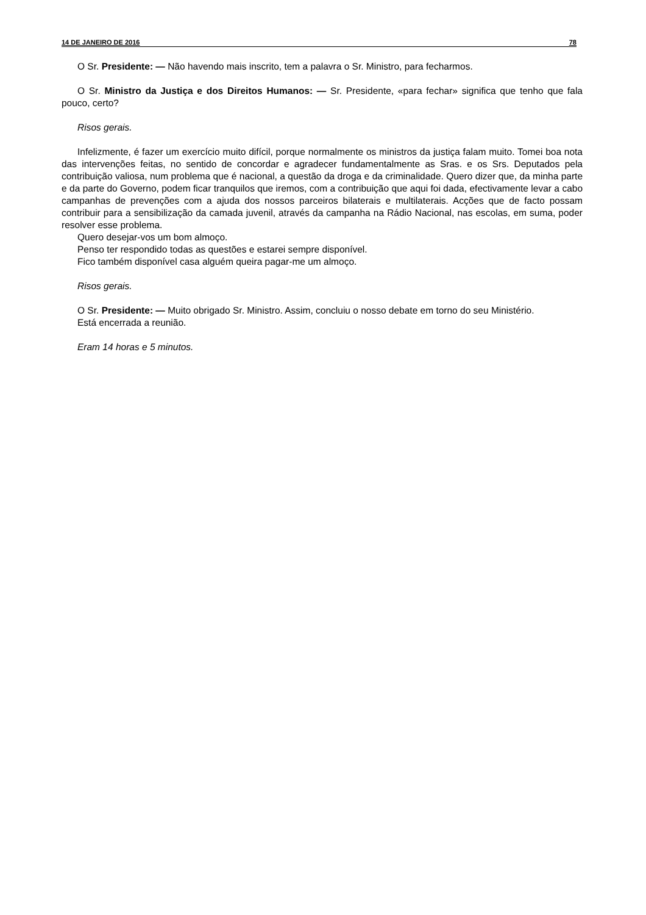14 DE JANEIRO DE 2016 78
O Sr. Presidente: — Não havendo mais inscrito, tem a palavra o Sr. Ministro, para fecharmos.
O Sr. Ministro da Justiça e dos Direitos Humanos: — Sr. Presidente, «para fechar» significa que tenho que fala pouco, certo?
Risos gerais.
Infelizmente, é fazer um exercício muito difícil, porque normalmente os ministros da justiça falam muito. Tomei boa nota das intervenções feitas, no sentido de concordar e agradecer fundamentalmente as Sras. e os Srs. Deputados pela contribuição valiosa, num problema que é nacional, a questão da droga e da criminalidade. Quero dizer que, da minha parte e da parte do Governo, podem ficar tranquilos que iremos, com a contribuição que aqui foi dada, efectivamente levar a cabo campanhas de prevenções com a ajuda dos nossos parceiros bilaterais e multilaterais. Acções que de facto possam contribuir para a sensibilização da camada juvenil, através da campanha na Rádio Nacional, nas escolas, em suma, poder resolver esse problema.
Quero desejar-vos um bom almoço.
Penso ter respondido todas as questões e estarei sempre disponível.
Fico também disponível casa alguém queira pagar-me um almoço.
Risos gerais.
O Sr. Presidente: — Muito obrigado Sr. Ministro. Assim, concluiu o nosso debate em torno do seu Ministério.
Está encerrada a reunião.
Eram 14 horas e 5 minutos.